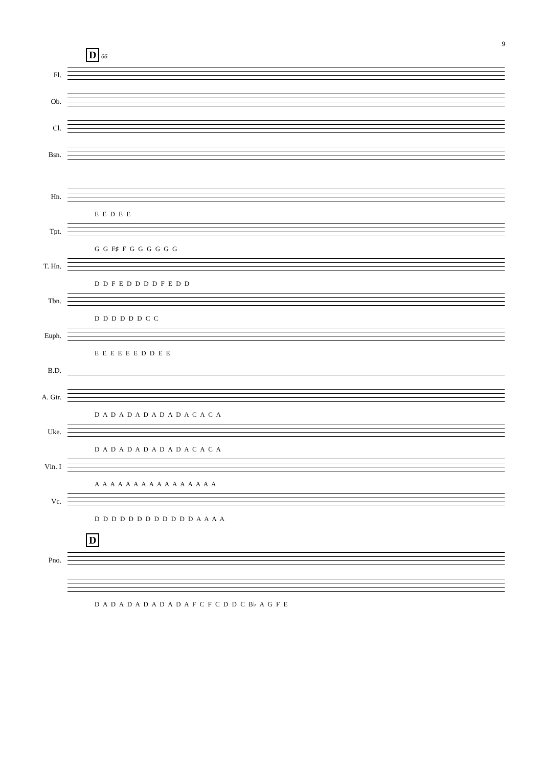9
D
66
Fl.
Ob.
Cl.
Bsn.
Hn.
E E D E E
Tpt.
G G F♯ F G G G G G G
T. Hn.
D D F E D D D D F E D D
Tbn.
D D D D D D C C
Euph.
E E E E E E D D E E
B.D.
A. Gtr.
D A D A D A D A D A D A C A C A
Uke.
D A D A D A D A D A D A C A C A
Vln. I
A A A A A A A A A A A A A A A A
Vc.
D D D D D D D D D D D D A A A A
D
Pno.
D A D A D A D A D A D A F C F C D D C B♭ A G F E